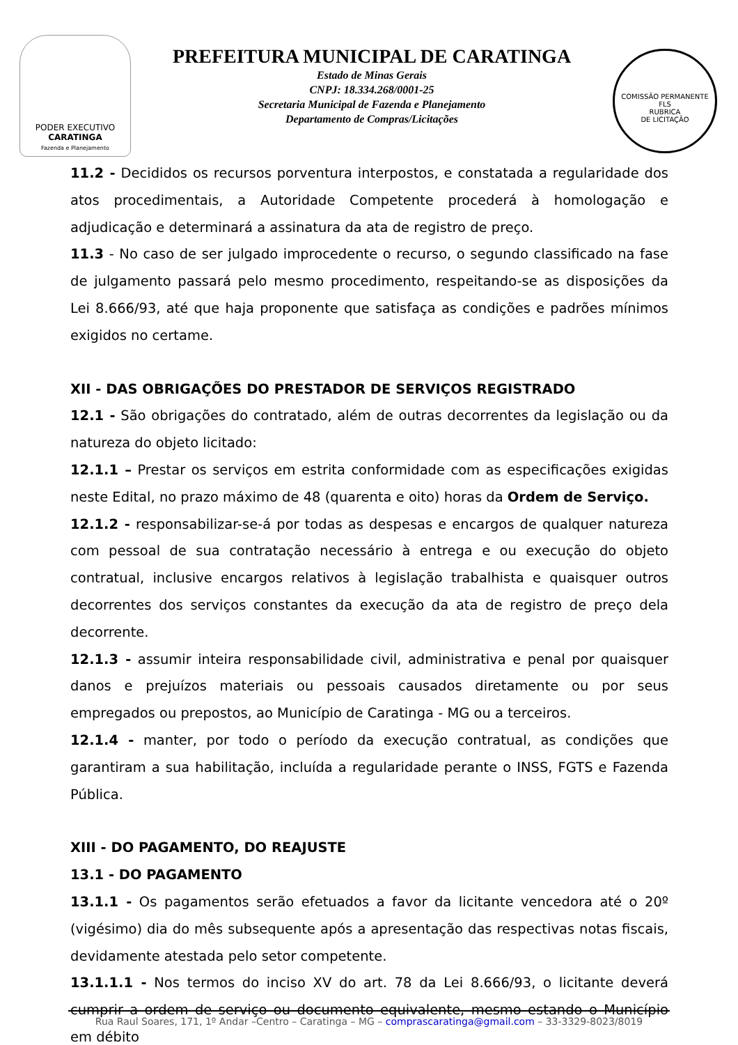PODER EXECUTIVO
CARATINGA
Fazenda e Planejamento
PREFEITURA MUNICIPAL DE CARATINGA
Estado de Minas Gerais
CNPJ: 18.334.268/0001-25
Secretaria Municipal de Fazenda e Planejamento
Departamento de Compras/Licitações
COMISSÃO PERMANENTE
FLS
RUBRICA
DE LICITAÇÃO
11.2 - Decididos os recursos porventura interpostos, e constatada a regularidade dos atos procedimentais, a Autoridade Competente procederá à homologação e adjudicação e determinará a assinatura da ata de registro de preço.
11.3 - No caso de ser julgado improcedente o recurso, o segundo classificado na fase de julgamento passará pelo mesmo procedimento, respeitando-se as disposições da Lei 8.666/93, até que haja proponente que satisfaça as condições e padrões mínimos exigidos no certame.
XII - DAS OBRIGAÇÕES DO PRESTADOR DE SERVIÇOS REGISTRADO
12.1 - São obrigações do contratado, além de outras decorrentes da legislação ou da natureza do objeto licitado:
12.1.1 – Prestar os serviços em estrita conformidade com as especificações exigidas neste Edital, no prazo máximo de 48 (quarenta e oito) horas da Ordem de Serviço.
12.1.2 - responsabilizar-se-á por todas as despesas e encargos de qualquer natureza com pessoal de sua contratação necessário à entrega e ou execução do objeto contratual, inclusive encargos relativos à legislação trabalhista e quaisquer outros decorrentes dos serviços constantes da execução da ata de registro de preço dela decorrente.
12.1.3 - assumir inteira responsabilidade civil, administrativa e penal por quaisquer danos e prejuízos materiais ou pessoais causados diretamente ou por seus empregados ou prepostos, ao Município de Caratinga - MG ou a terceiros.
12.1.4 - manter, por todo o período da execução contratual, as condições que garantiram a sua habilitação, incluída a regularidade perante o INSS, FGTS e Fazenda Pública.
XIII - DO PAGAMENTO, DO REAJUSTE
13.1 - DO PAGAMENTO
13.1.1 - Os pagamentos serão efetuados a favor da licitante vencedora até o 20º (vigésimo) dia do mês subsequente após a apresentação das respectivas notas fiscais, devidamente atestada pelo setor competente.
13.1.1.1 - Nos termos do inciso XV do art. 78 da Lei 8.666/93, o licitante deverá cumprir a ordem de serviço ou documento equivalente, mesmo estando o Município em débito
Rua Raul Soares, 171, 1º Andar –Centro – Caratinga – MG – comprascaratinga@gmail.com – 33-3329-8023/8019